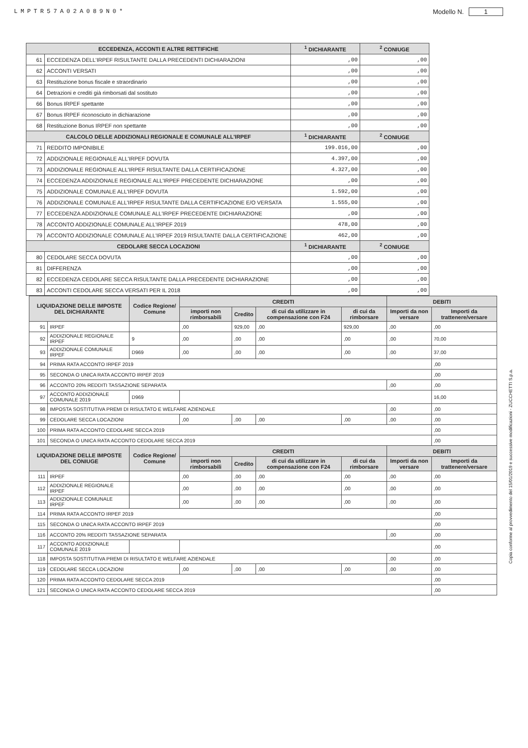LMPTR57A02A089N0* Modello N. 1
| ECCEDENZA, ACCONTI E ALTRE RETTIFICHE | | <sup>1</sup> DICHIARANTE | <sup>2</sup> CONIUGE |
| --- | --- | --- | --- |
| 61 | ECCEDENZA DELL'IRPEF RISULTANTE DALLA PRECEDENTI DICHIARAZIONI | ,00 | ,00 |
| 62 | ACCONTI VERSATI | ,00 | ,00 |
| 63 | Restituzione bonus fiscale e straordinario | ,00 | ,00 |
| 64 | Detrazioni e crediti già rimborsati dal sostituto | ,00 | ,00 |
| 66 | Bonus IRPEF spettante | ,00 | ,00 |
| 67 | Bonus IRPEF riconosciuto in dichiarazione | ,00 | ,00 |
| 68 | Restituzione Bonus IRPEF non spettante | ,00 | ,00 |
| CALCOLO DELLE ADDIZIONALI REGIONALE E COMUNALE ALL'IRPEF | | <sup>1</sup> DICHIARANTE | <sup>2</sup> CONIUGE |
| 71 | REDDITO IMPONIBILE | 199.016,00 | ,00 |
| 72 | ADDIZIONALE REGIONALE ALL'IRPEF DOVUTA | 4.397,00 | ,00 |
| 73 | ADDIZIONALE REGIONALE ALL'IRPEF RISULTANTE DALLA CERTIFICAZIONE | 4.327,00 | ,00 |
| 74 | ECCEDENZA ADDIZIONALE REGIONALE ALL'IRPEF PRECEDENTE DICHIARAZIONE | ,00 | ,00 |
| 75 | ADDIZIONALE COMUNALE ALL'IRPEF DOVUTA | 1.592,00 | ,00 |
| 76 | ADDIZIONALE COMUNALE ALL'IRPEF RISULTANTE DALLA CERTIFICAZIONE E/O VERSATA | 1.555,00 | ,00 |
| 77 | ECCEDENZA ADDIZIONALE COMUNALE ALL'IRPEF PRECEDENTE DICHIARAZIONE | ,00 | ,00 |
| 78 | ACCONTO ADDIZIONALE COMUNALE ALL'IRPEF 2019 | 478,00 | ,00 |
| 79 | ACCONTO ADDIZIONALE COMUNALE ALL'IRPEF 2019 RISULTANTE DALLA CERTIFICAZIONE | 462,00 | ,00 |
| CEDOLARE SECCA LOCAZIONI | | <sup>1</sup> DICHIARANTE | <sup>2</sup> CONIUGE |
| 80 | CEDOLARE SECCA DOVUTA | ,00 | ,00 |
| 81 | DIFFERENZA | ,00 | ,00 |
| 82 | ECCEDENZA CEDOLARE SECCA RISULTANTE DALLA PRECEDENTE DICHIARAZIONE | ,00 | ,00 |
| 83 | ACCONTI CEDOLARE SECCA VERSATI PER IL 2018 | ,00 | ,00 |
| LIQUIDAZIONE DELLE IMPOSTE DEL DICHIARANTE | | Codice Regione/ Comune | CREDITI | | | | DEBITI | |
| --- | --- | --- | --- | --- | --- | --- | --- | --- |
| | | | importi non rimborsabili | Credito | di cui da utilizzare in compensazione con F24 | di cui da rimborsare | Importi da non versare | Importi da trattenere/versare |
| 91 | IRPEF | | ,00 | 929,00 | ,00 | 929,00 | ,00 | ,00 |
| 92 | ADDIZIONALE REGIONALE IRPEF | 9 | ,00 | ,00 | ,00 | ,00 | ,00 | 70,00 |
| 93 | ADDIZIONALE COMUNALE IRPEF | D969 | ,00 | ,00 | ,00 | ,00 | ,00 | 37,00 |
| 94 | PRIMA RATA ACCONTO IRPEF 2019 | | | | | | | ,00 |
| 95 | SECONDA O UNICA RATA ACCONTO IRPEF 2019 | | | | | | | ,00 |
| 96 | ACCONTO 20% REDDITI TASSAZIONE SEPARATA | | | | | | ,00 | ,00 |
| 97 | ACCONTO ADDIZIONALE COMUNALE 2019 | D969 | | | | | | 16,00 |
| 98 | IMPOSTA SOSTITUTIVA PREMI DI RISULTATO E WELFARE AZIENDALE | | | | | | ,00 | ,00 |
| 99 | CEDOLARE SECCA LOCAZIONI | | ,00 | ,00 | ,00 | ,00 | ,00 | ,00 |
| 100 | PRIMA RATA ACCONTO CEDOLARE SECCA 2019 | | | | | | | ,00 |
| 101 | SECONDA O UNICA RATA ACCONTO CEDOLARE SECCA 2019 | | | | | | | ,00 |
| LIQUIDAZIONE DELLE IMPOSTE DEL CONIUGE | | Codice Regione/ Comune | CREDITI | | | | DEBITI | |
| | | | importi non rimborsabili | Credito | di cui da utilizzare in compensazione con F24 | di cui da rimborsare | Importi da non versare | Importi da trattenere/versare |
| 111 | IRPEF | | ,00 | ,00 | ,00 | ,00 | ,00 | ,00 |
| 112 | ADDIZIONALE REGIONALE IRPEF | | ,00 | ,00 | ,00 | ,00 | ,00 | ,00 |
| 113 | ADDIZIONALE COMUNALE IRPEF | | ,00 | ,00 | ,00 | ,00 | ,00 | ,00 |
| 114 | PRIMA RATA ACCONTO IRPEF 2019 | | | | | | | ,00 |
| 115 | SECONDA O UNICA RATA ACCONTO IRPEF 2019 | | | | | | | ,00 |
| 116 | ACCONTO 20% REDDITI TASSAZIONE SEPARATA | | | | | | ,00 | ,00 |
| 117 | ACCONTO ADDIZIONALE COMUNALE 2019 | | | | | | | ,00 |
| 118 | IMPOSTA SOSTITUTIVA PREMI DI RISULTATO E WELFARE AZIENDALE | | | | | | ,00 | ,00 |
| 119 | CEDOLARE SECCA LOCAZIONI | | ,00 | ,00 | ,00 | ,00 | ,00 | ,00 |
| 120 | PRIMA RATA ACCONTO CEDOLARE SECCA 2019 | | | | | | | ,00 |
| 121 | SECONDA O UNICA RATA ACCONTO CEDOLARE SECCA 2019 | | | | | | | ,00 |
Copia conforme al provvedimento del 15/01/2019 e successive modificazioni - ZUCCHETTI S.p.a.